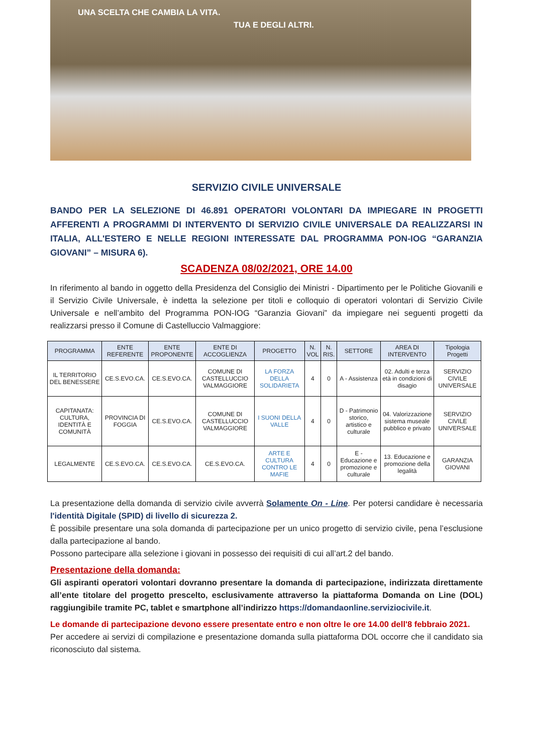UNA SCELTA CHE CAMBIA LA VITA.
TUA E DEGLI ALTRI.
SERVIZIO CIVILE UNIVERSALE
BANDO PER LA SELEZIONE DI 46.891 OPERATORI VOLONTARI DA IMPIEGARE IN PROGETTI AFFERENTI A PROGRAMMI DI INTERVENTO DI SERVIZIO CIVILE UNIVERSALE DA REALIZZARSI IN ITALIA, ALL'ESTERO E NELLE REGIONI INTERESSATE DAL PROGRAMMA PON-IOG “GARANZIA GIOVANI” – MISURA 6).
SCADENZA 08/02/2021, ORE 14.00
In riferimento al bando in oggetto della Presidenza del Consiglio dei Ministri - Dipartimento per le Politiche Giovanili e il Servizio Civile Universale, è indetta la selezione per titoli e colloquio di operatori volontari di Servizio Civile Universale e nell’ambito del Programma PON-IOG “Garanzia Giovani” da impiegare nei seguenti progetti da realizzarsi presso il Comune di Castelluccio Valmaggiore:
| PROGRAMMA | ENTE REFERENTE | ENTE PROPONENTE | ENTE DI ACCOGLIENZA | PROGETTO | N. VOL | N. RIS. | SETTORE | AREA DI INTERVENTO | Tipologia Progetti |
| --- | --- | --- | --- | --- | --- | --- | --- | --- | --- |
| IL TERRITORIO DEL BENESSERE | CE.S.EVO.CA. | CE.S.EVO.CA. | COMUNE DI CASTELLUCCIO VALMAGGIORE | LA FORZA DELLA SOLIDARIETA | 4 | 0 | A - Assistenza | 02. Adulti e terza età in condizioni di disagio | SERVIZIO CIVILE UNIVERSALE |
| CAPITANATA: CULTURA, IDENTITÀ E COMUNITÀ | PROVINCIA DI FOGGIA | CE.S.EVO.CA. | COMUNE DI CASTELLUCCIO VALMAGGIORE | I SUONI DELLA VALLE | 4 | 0 | D - Patrimonio storico, artistico e culturale | 04. Valorizzazione sistema museale pubblico e privato | SERVIZIO CIVILE UNIVERSALE |
| LEGALMENTE | CE.S.EVO.CA. | CE.S.EVO.CA. | CE.S.EVO.CA. | ARTE E CULTURA CONTRO LE MAFIE | 4 | 0 | E - Educazione e promozione e culturale | 13. Educazione e promozione della legalità | GARANZIA GIOVANI |
La presentazione della domanda di servizio civile avverrà Solamente On - Line. Per potersi candidare è necessaria l'identità Digitale (SPID) di livello di sicurezza 2.
È possibile presentare una sola domanda di partecipazione per un unico progetto di servizio civile, pena l’esclusione dalla partecipazione al bando.
Possono partecipare alla selezione i giovani in possesso dei requisiti di cui all’art.2 del bando.
Presentazione della domanda:
Gli aspiranti operatori volontari dovranno presentare la domanda di partecipazione, indirizzata direttamente all’ente titolare del progetto prescelto, esclusivamente attraverso la piattaforma Domanda on Line (DOL) raggiungibile tramite PC, tablet e smartphone all’indirizzo https://domandaonline.serviziocivile.it.
Le domande di partecipazione devono essere presentate entro e non oltre le ore 14.00 dell'8 febbraio 2021.
Per accedere ai servizi di compilazione e presentazione domanda sulla piattaforma DOL occorre che il candidato sia riconosciuto dal sistema.